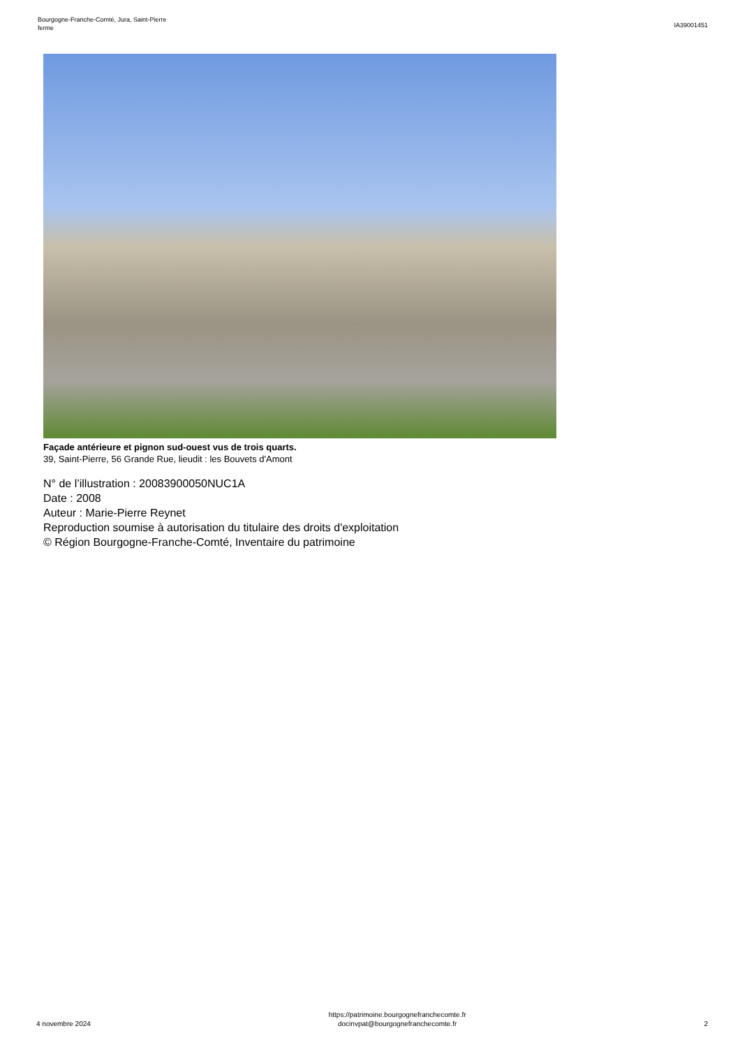Bourgogne-Franche-Comté, Jura, Saint-Pierre
ferme
IA39001451
Façade antérieure et pignon sud-ouest vus de trois quarts.
39, Saint-Pierre, 56 Grande Rue, lieudit : les Bouvets d'Amont
N° de l’illustration : 20083900050NUC1A
Date : 2008
Auteur : Marie-Pierre Reynet
Reproduction soumise à autorisation du titulaire des droits d'exploitation
© Région Bourgogne-Franche-Comté, Inventaire du patrimoine
4 novembre 2024
https://patrimoine.bourgognefranchecomte.fr
docinvpat@bourgognefranchecomte.fr
2